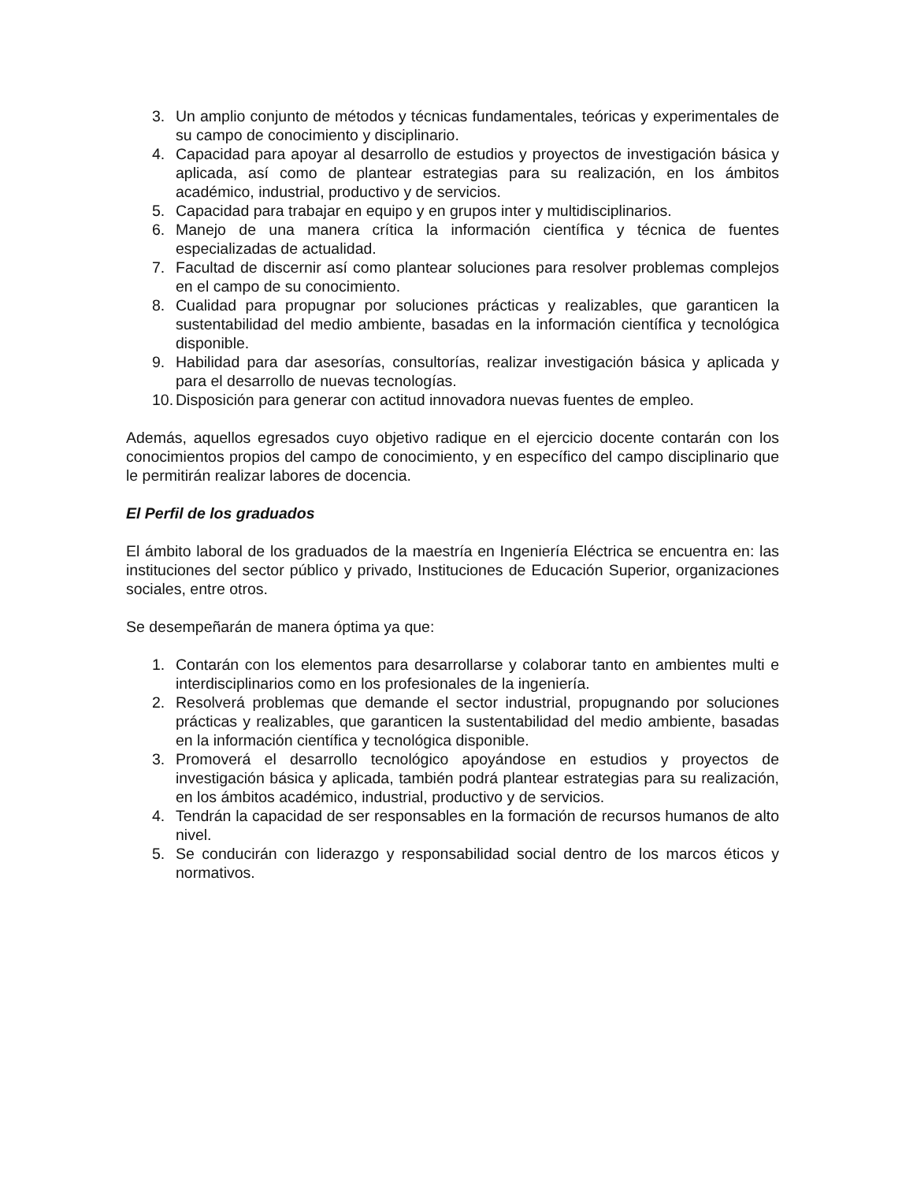3. Un amplio conjunto de métodos y técnicas fundamentales, teóricas y experimentales de su campo de conocimiento y disciplinario.
4. Capacidad para apoyar al desarrollo de estudios y proyectos de investigación básica y aplicada, así como de plantear estrategias para su realización, en los ámbitos académico, industrial, productivo y de servicios.
5. Capacidad para trabajar en equipo y en grupos inter y multidisciplinarios.
6. Manejo de una manera crítica la información científica y técnica de fuentes especializadas de actualidad.
7. Facultad de discernir así como plantear soluciones para resolver problemas complejos en el campo de su conocimiento.
8. Cualidad para propugnar por soluciones prácticas y realizables, que garanticen la sustentabilidad del medio ambiente, basadas en la información científica y tecnológica disponible.
9. Habilidad para dar asesorías, consultorías, realizar investigación básica y aplicada y para el desarrollo de nuevas tecnologías.
10. Disposición para generar con actitud innovadora nuevas fuentes de empleo.
Además, aquellos egresados cuyo objetivo radique en el ejercicio docente contarán con los conocimientos propios del campo de conocimiento, y en específico del campo disciplinario que le permitirán realizar labores de docencia.
El Perfil de los graduados
El ámbito laboral de los graduados de la maestría en Ingeniería Eléctrica se encuentra en: las instituciones del sector público y privado, Instituciones de Educación Superior, organizaciones sociales, entre otros.
Se desempeñarán de manera óptima ya que:
1. Contarán con los elementos para desarrollarse y colaborar tanto en ambientes multi e interdisciplinarios como en los profesionales de la ingeniería.
2. Resolverá problemas que demande el sector industrial, propugnando por soluciones prácticas y realizables, que garanticen la sustentabilidad del medio ambiente, basadas en la información científica y tecnológica disponible.
3. Promoverá el desarrollo tecnológico apoyándose en estudios y proyectos de investigación básica y aplicada, también podrá plantear estrategias para su realización, en los ámbitos académico, industrial, productivo y de servicios.
4. Tendrán la capacidad de ser responsables en la formación de recursos humanos de alto nivel.
5. Se conducirán con liderazgo y responsabilidad social dentro de los marcos éticos y normativos.